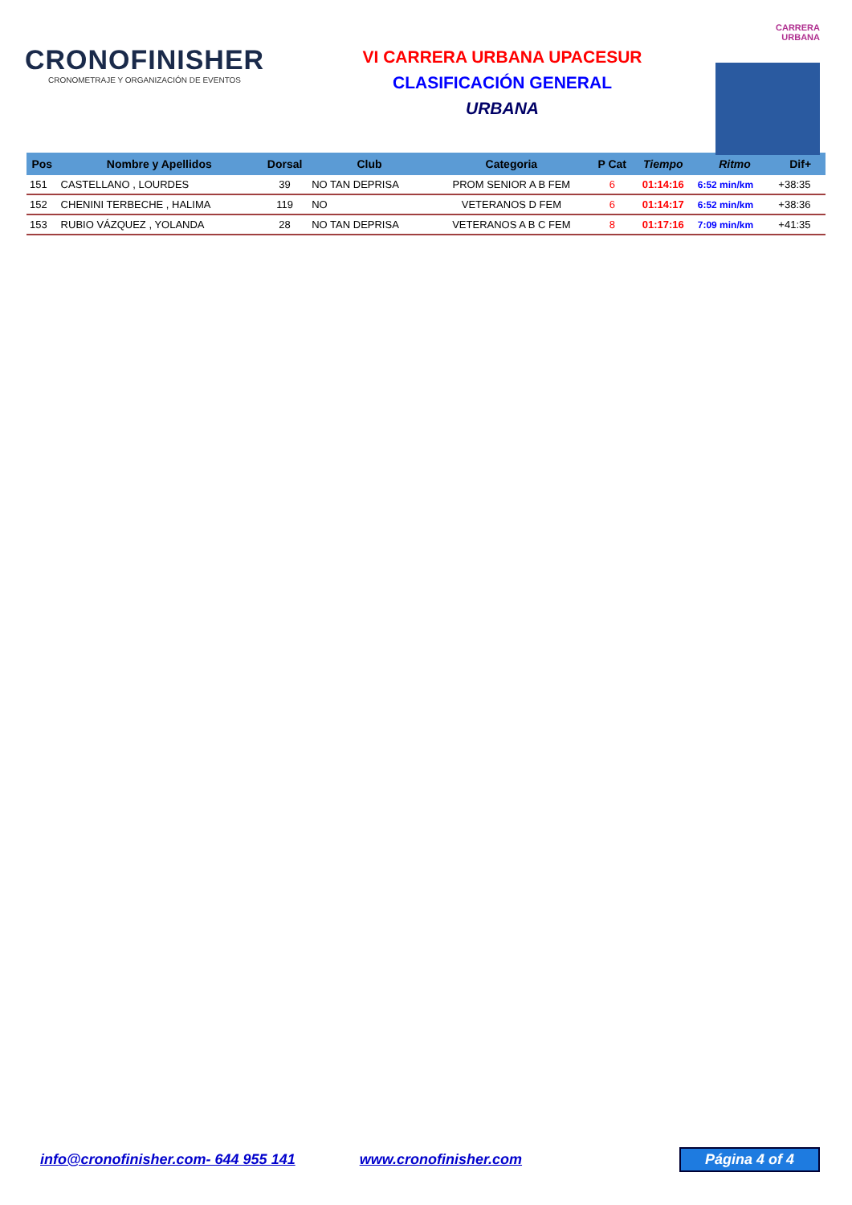CRONOFINISHER
CRONOMETRAJE Y ORGANIZACIÓN DE EVENTOS
VI CARRERA URBANA UPACESUR
CLASIFICACIÓN GENERAL
URBANA
CARRERA
URBANA
| Pos | Nombre y Apellidos | Dorsal | Club | Categoria | P Cat | Tiempo | Ritmo | Dif+ |
| --- | --- | --- | --- | --- | --- | --- | --- | --- |
| 151 | CASTELLANO , LOURDES | 39 | NO TAN DEPRISA | PROM SENIOR A B FEM | 6 | 01:14:16 | 6:52 min/km | +38:35 |
| 152 | CHENINI TERBECHE , HALIMA | 119 | NO | VETERANOS D FEM | 6 | 01:14:17 | 6:52 min/km | +38:36 |
| 153 | RUBIO VÁZQUEZ , YOLANDA | 28 | NO TAN DEPRISA | VETERANOS A B C FEM | 8 | 01:17:16 | 7:09 min/km | +41:35 |
info@cronofinisher.com- 644 955 141 www.cronofinisher.com
Página 4 of 4